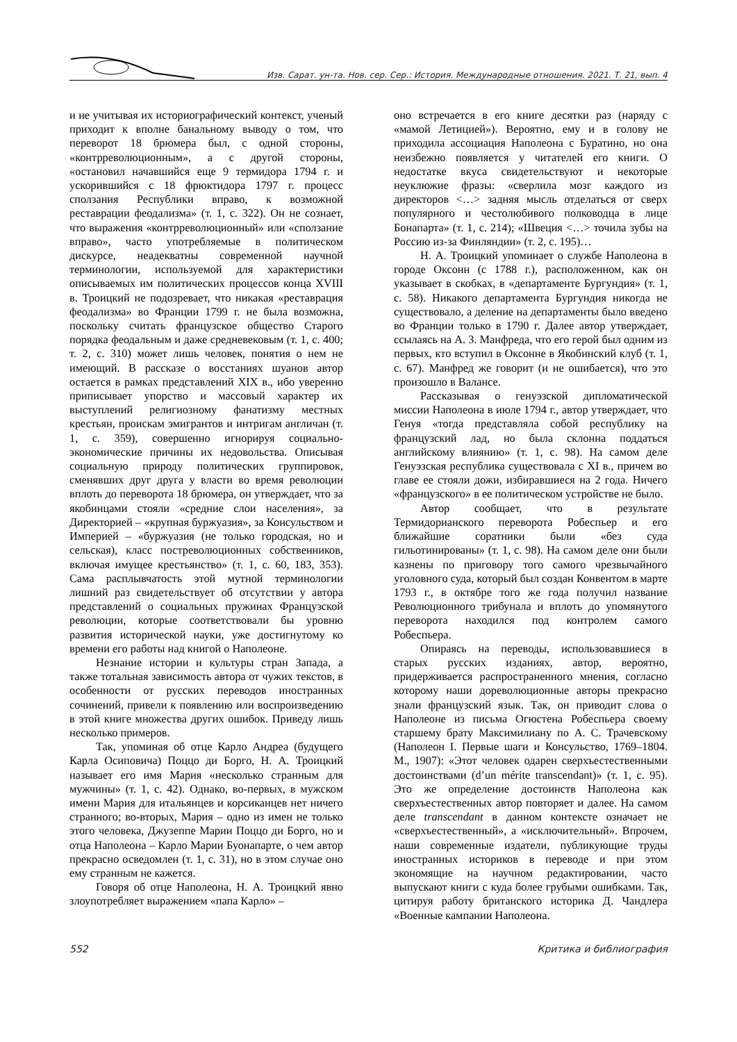Изв. Сарат. ун-та. Нов. сер. Сер.: История. Международные отношения. 2021. Т. 21, вып. 4
и не учитывая их историографический контекст, ученый приходит к вполне банальному выводу о том, что переворот 18 брюмера был, с одной стороны, «контрреволюционным», а с другой стороны, «остановил начавшийся еще 9 термидора 1794 г. и ускорившийся с 18 фрюктидора 1797 г. процесс сползания Республики вправо, к возможной реставрации феодализма» (т. 1, с. 322). Он не сознает, что выражения «контрреволюционный» или «сползание вправо», часто употребляемые в политическом дискурсе, неадекватны современной научной терминологии, используемой для характеристики описываемых им политических процессов конца XVIII в. Троицкий не подозревает, что никакая «реставрация феодализма» во Франции 1799 г. не была возможна, поскольку считать французское общество Старого порядка феодальным и даже средневековым (т. 1, с. 400; т. 2, с. 310) может лишь человек, понятия о нем не имеющий. В рассказе о восстаниях шуанов автор остается в рамках представлений XIX в., ибо уверенно приписывает упорство и массовый характер их выступлений религиозному фанатизму местных крестьян, проискам эмигрантов и интригам англичан (т. 1, с. 359), совершенно игнорируя социально-экономические причины их недовольства. Описывая социальную природу политических группировок, сменявших друг друга у власти во время революции вплоть до переворота 18 брюмера, он утверждает, что за якобинцами стояли «средние слои населения», за Директорией – «крупная буржуазия», за Консульством и Империей – «буржуазия (не только городская, но и сельская), класс постреволюционных собственников, включая имущее крестьянство» (т. 1, с. 60, 183, 353). Сама расплывчатость этой мутной терминологии лишний раз свидетельствует об отсутствии у автора представлений о социальных пружинах Французской революции, которые соответствовали бы уровню развития исторической науки, уже достигнутому ко времени его работы над книгой о Наполеоне.
Незнание истории и культуры стран Запада, а также тотальная зависимость автора от чужих текстов, в особенности от русских переводов иностранных сочинений, привели к появлению или воспроизведению в этой книге множества других ошибок. Приведу лишь несколько примеров.
Так, упоминая об отце Карло Андреа (будущего Карла Осиповича) Поццо ди Борго, Н. А. Троицкий называет его имя Мария «несколько странным для мужчины» (т. 1, с. 42). Однако, во-первых, в мужском имени Мария для итальянцев и корсиканцев нет ничего странного; во-вторых, Мария – одно из имен не только этого человека, Джузеппе Марии Поццо ди Борго, но и отца Наполеона – Карло Марии Буонапарте, о чем автор прекрасно осведомлен (т. 1, с. 31), но в этом случае оно ему странным не кажется.
Говоря об отце Наполеона, Н. А. Троицкий явно злоупотребляет выражением «папа Карло» –
оно встречается в его книге десятки раз (наряду с «мамой Летицией»). Вероятно, ему и в голову не приходила ассоциация Наполеона с Буратино, но она неизбежно появляется у читателей его книги. О недостатке вкуса свидетельствуют и некоторые неуклюжие фразы: «сверлила мозг каждого из директоров <…> задняя мысль отделаться от сверх популярного и честолюбивого полководца в лице Бонапарта» (т. 1, с. 214); «Швеция <…> точила зубы на Россию из-за Финляндии» (т. 2, с. 195)…
Н. А. Троицкий упоминает о службе Наполеона в городе Оксонн (с 1788 г.), расположенном, как он указывает в скобках, в «департаменте Бургундия» (т. 1, с. 58). Никакого департамента Бургундия никогда не существовало, а деление на департаменты было введено во Франции только в 1790 г. Далее автор утверждает, ссылаясь на А. З. Манфреда, что его герой был одним из первых, кто вступил в Оксонне в Якобинский клуб (т. 1, с. 67). Манфред же говорит (и не ошибается), что это произошло в Валансе.
Рассказывая о генуэзской дипломатической миссии Наполеона в июле 1794 г., автор утверждает, что Генуя «тогда представляла собой республику на французский лад, но была склонна поддаться английскому влиянию» (т. 1, с. 98). На самом деле Генуэзская республика существовала с XI в., причем во главе ее стояли дожи, избиравшиеся на 2 года. Ничего «французского» в ее политическом устройстве не было.
Автор сообщает, что в результате Термидорианского переворота Робеспьер и его ближайшие соратники были «без суда гильотинированы» (т. 1, с. 98). На самом деле они были казнены по приговору того самого чрезвычайного уголовного суда, который был создан Конвентом в марте 1793 г., в октябре того же года получил название Революционного трибунала и вплоть до упомянутого переворота находился под контролем самого Робеспьера.
Опираясь на переводы, использовавшиеся в старых русских изданиях, автор, вероятно, придерживается распространенного мнения, согласно которому наши дореволюционные авторы прекрасно знали французский язык. Так, он приводит слова о Наполеоне из письма Огюстена Робеспьера своему старшему брату Максимилиану по А. С. Трачевскому (Наполеон I. Первые шаги и Консульство, 1769–1804. М., 1907): «Этот человек одарен сверхъестественными достоинствами (d’un mérite transcendant)» (т. 1, с. 95). Это же определение достоинств Наполеона как сверхъестественных автор повторяет и далее. На самом деле transcendant в данном контексте означает не «сверхъестественный», а «исключительный». Впрочем, наши современные издатели, публикующие труды иностранных историков в переводе и при этом экономящие на научном редактировании, часто выпускают книги с куда более грубыми ошибками. Так, цитируя работу британского историка Д. Чандлера «Военные кампании Наполеона.
552 Критика и библиография